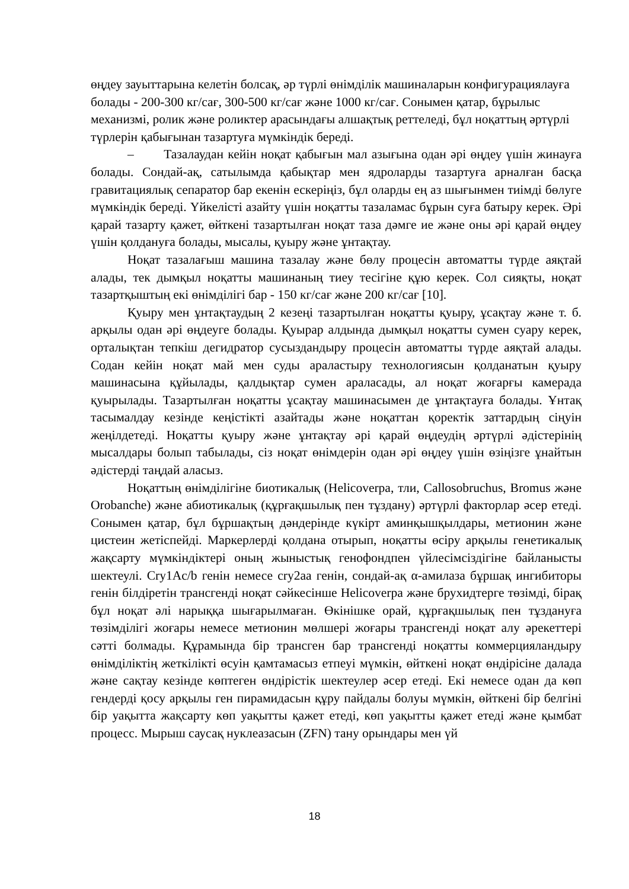өңдеу зауыттарына келетін болсақ, әр түрлі өнімділік машиналарын конфигурациялауға болады - 200-300 кг/сағ, 300-500 кг/сағ және 1000 кг/сағ. Сонымен қатар, бұрылыс механизмі, ролик және роликтер арасындағы алшақтық реттеледі, бұл ноқаттың әртүрлі түрлерін қабығынан тазартуға мүмкіндік береді.
– Тазалаудан кейін ноқат қабығын мал азығына одан әрі өңдеу үшін жинауға болады. Сондай-ақ, сатылымда қабықтар мен ядроларды тазартуға арналған басқа гравитациялық сепаратор бар екенін ескеріңіз, бұл оларды ең аз шығынмен тиімді бөлуге мүмкіндік береді. Үйкелісті азайту үшін ноқатты тазаламас бұрын суға батыру керек. Әрі қарай тазарту қажет, өйткені тазартылған ноқат таза дәмге ие және оны әрі қарай өңдеу үшін қолдануға болады, мысалы, қуыру және ұнтақтау.
Ноқат тазалағыш машина тазалау және бөлу процесін автоматты түрде аяқтай алады, тек дымқыл ноқатты машинаның тиеу тесігіне құю керек. Сол сияқты, ноқат тазартқыштың екі өнімділігі бар - 150 кг/сағ және 200 кг/сағ [10].
Қуыру мен ұнтақтаудың 2 кезеңі тазартылған ноқатты қуыру, ұсақтау және т. б. арқылы одан әрі өңдеуге болады. Қуырар алдында дымқыл ноқатты сумен суару керек, орталықтан тепкіш дегидратор сусыздандыру процесін автоматты түрде аяқтай алады. Содан кейін ноқат май мен суды араластыру технологиясын қолданатын қуыру машинасына құйылады, қалдықтар сумен араласады, ал ноқат жоғарғы камерада қуырылады. Тазартылған ноқатты ұсақтау машинасымен де ұнтақтауға болады. Ұнтақ тасымалдау кезінде кеңістікті азайтады және ноқаттан қоректік заттардың сіңуін жеңілдетеді. Ноқатты қуыру және ұнтақтау әрі қарай өңдеудің әртүрлі әдістерінің мысалдары болып табылады, сіз ноқат өнімдерін одан әрі өңдеу үшін өзіңізге ұнайтын әдістерді таңдай аласыз.
Ноқаттың өнімділігіне биотикалық (Helicoverpa, тли, Callosobruchus, Bromus және Orobanche) және абиотикалық (құрғақшылық пен тұздану) әртүрлі факторлар әсер етеді. Сонымен қатар, бұл бұршақтың дәндерінде күкірт аминқышқылдары, метионин және цистеин жетіспейді. Маркерлерді қолдана отырып, ноқатты өсіру арқылы генетикалық жақсарту мүмкіндіктері оның жыныстық генофондпен үйлесімсіздігіне байланысты шектеулі. Cry1Ac/b генін немесе cry2aa генін, сондай-ақ α-амилаза бұршақ ингибиторы генін білдіретін трансгенді ноқат сәйкесінше Helicoverpa және брухидтерге төзімді, бірақ бұл ноқат әлі нарыққа шығарылмаған. Өкінішке орай, құрғақшылық пен тұздануға төзімділігі жоғары немесе метионин мөлшері жоғары трансгенді ноқат алу әрекеттері сәтті болмады. Құрамында бір трансген бар трансгенді ноқатты коммерцияландыру өнімділіктің жеткілікті өсуін қамтамасыз етпеуі мүмкін, өйткені ноқат өндірісіне далада және сақтау кезінде көптеген өндірістік шектеулер әсер етеді. Екі немесе одан да көп гендерді қосу арқылы ген пирамидасын құру пайдалы болуы мүмкін, өйткені бір белгіні бір уақытта жақсарту көп уақытты қажет етеді, көп уақытты қажет етеді және қымбат процесс. Мырыш саусақ нуклеазасын (ZFN) тану орындары мен үй
18